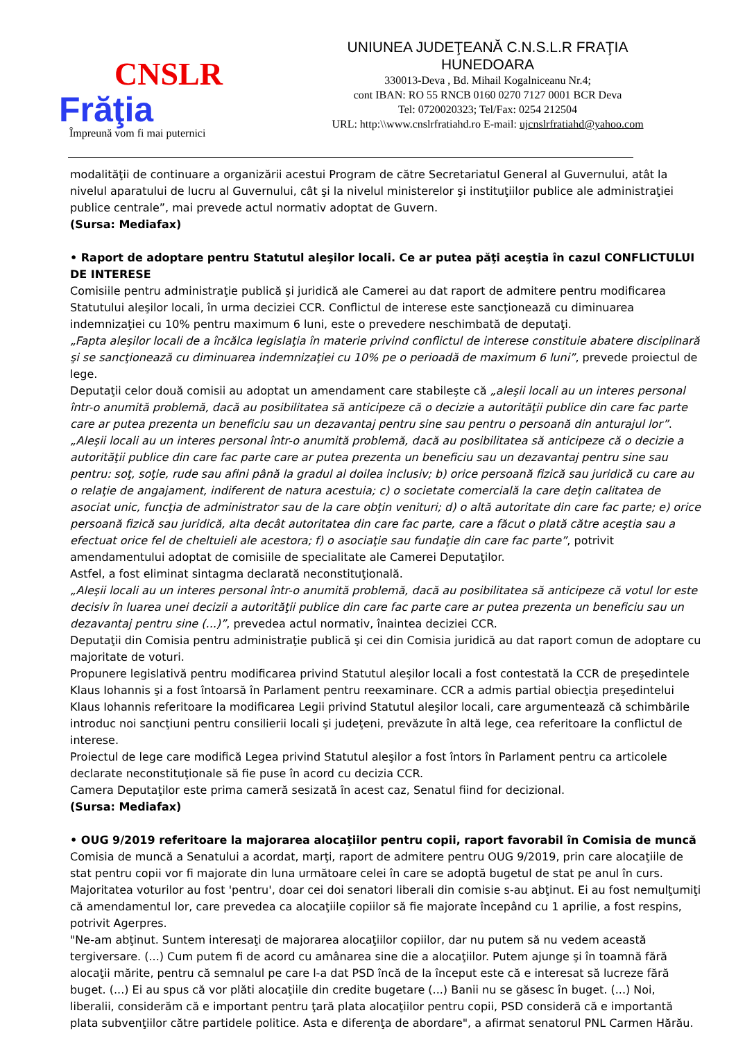CNSLR
Frăţia
Împreună vom fi mai puternici
UNIUNEA JUDEŢEANĂ C.N.S.L.R FRAŢIA
HUNEDOARA
330013-Deva , Bd. Mihail Kogalniceanu Nr.4;
cont IBAN: RO 55 RNCB 0160 0270 7127 0001 BCR Deva
Tel: 0720020323; Tel/Fax: 0254 212504
URL: http:\\www.cnslrfratiahd.ro E-mail: ujcnslrfratiahd@yahoo.com
modalităţii de continuare a organizării acestui Program de către Secretariatul General al Guvernului, atât la nivelul aparatului de lucru al Guvernului, cât şi la nivelul ministerelor şi instituţiilor publice ale administraţiei publice centrale”, mai prevede actul normativ adoptat de Guvern.
(Sursa: Mediafax)
• Raport de adoptare pentru Statutul aleşilor locali. Ce ar putea păţi aceştia în cazul CONFLICTULUI DE INTERESE
Comisiile pentru administraţie publică şi juridică ale Camerei au dat raport de admitere pentru modificarea Statutului aleşilor locali, în urma deciziei CCR. Conflictul de interese este sancţionează cu diminuarea indemnizaţiei cu 10% pentru maximum 6 luni, este o prevedere neschimbată de deputaţi.
„Fapta aleşilor locali de a încălca legislaţia în materie privind conflictul de interese constituie abatere disciplinară şi se sancţionează cu diminuarea indemnizaţiei cu 10% pe o perioadă de maximum 6 luni”, prevede proiectul de lege.
Deputaţii celor două comisii au adoptat un amendament care stabileşte că „aleşii locali au un interes personal într-o anumită problemă, dacă au posibilitatea să anticipeze că o decizie a autorităţii publice din care fac parte care ar putea prezenta un beneficiu sau un dezavantaj pentru sine sau pentru o persoană din anturajul lor”.
„Aleşii locali au un interes personal într-o anumită problemă, dacă au posibilitatea să anticipeze că o decizie a autorităţii publice din care fac parte care ar putea prezenta un beneficiu sau un dezavantaj pentru sine sau pentru: soţ, soţie, rude sau afini până la gradul al doilea inclusiv; b) orice persoană fizică sau juridică cu care au o relaţie de angajament, indiferent de natura acestuia; c) o societate comercială la care deţin calitatea de asociat unic, funcţia de administrator sau de la care obţin venituri; d) o altă autoritate din care fac parte; e) orice persoană fizică sau juridică, alta decât autoritatea din care fac parte, care a făcut o plată către aceştia sau a efectuat orice fel de cheltuieli ale acestora; f) o asociaţie sau fundaţie din care fac parte”, potrivit amendamentului adoptat de comisiile de specialitate ale Camerei Deputaţilor.
Astfel, a fost eliminat sintagma declarată neconstituţională.
„Aleşii locali au un interes personal într-o anumită problemă, dacă au posibilitatea să anticipeze că votul lor este decisiv în luarea unei decizii a autorităţii publice din care fac parte care ar putea prezenta un beneficiu sau un dezavantaj pentru sine (...)”, prevedea actul normativ, înaintea deciziei CCR.
Deputaţii din Comisia pentru administraţie publică şi cei din Comisia juridică au dat raport comun de adoptare cu majoritate de voturi.
Propunere legislativă pentru modificarea privind Statutul aleşilor locali a fost contestată la CCR de preşedintele Klaus Iohannis şi a fost întoarsă în Parlament pentru reexaminare. CCR a admis partial obiecţia preşedintelui Klaus Iohannis referitoare la modificarea Legii privind Statutul aleşilor locali, care argumentează că schimbările introduc noi sancţiuni pentru consilierii locali şi judeţeni, prevăzute în altă lege, cea referitoare la conflictul de interese.
Proiectul de lege care modifică Legea privind Statutul aleşilor a fost întors în Parlament pentru ca articolele declarate neconstituţionale să fie puse în acord cu decizia CCR.
Camera Deputaţilor este prima cameră sesizată în acest caz, Senatul fiind for decizional.
(Sursa: Mediafax)
• OUG 9/2019 referitoare la majorarea alocaţiilor pentru copii, raport favorabil în Comisia de muncă
Comisia de muncă a Senatului a acordat, marţi, raport de admitere pentru OUG 9/2019, prin care alocaţiile de stat pentru copii vor fi majorate din luna următoare celei în care se adoptă bugetul de stat pe anul în curs.
Majoritatea voturilor au fost 'pentru', doar cei doi senatori liberali din comisie s-au abţinut. Ei au fost nemulţumiţi că amendamentul lor, care prevedea ca alocaţiile copiilor să fie majorate începând cu 1 aprilie, a fost respins, potrivit Agerpres.
"Ne-am abţinut. Suntem interesaţi de majorarea alocaţiilor copiilor, dar nu putem să nu vedem această tergiversare. (...) Cum putem fi de acord cu amânarea sine die a alocaţiilor. Putem ajunge şi în toamnă fără alocaţii mărite, pentru că semnalul pe care l-a dat PSD încă de la început este că e interesat să lucreze fără buget. (...) Ei au spus că vor plăti alocaţiile din credite bugetare (...) Banii nu se găsesc în buget. (...) Noi, liberalii, considerăm că e important pentru ţară plata alocaţiilor pentru copii, PSD consideră că e importantă plata subvenţiilor către partidele politice. Asta e diferenţa de abordare", a afirmat senatorul PNL Carmen Hărău.